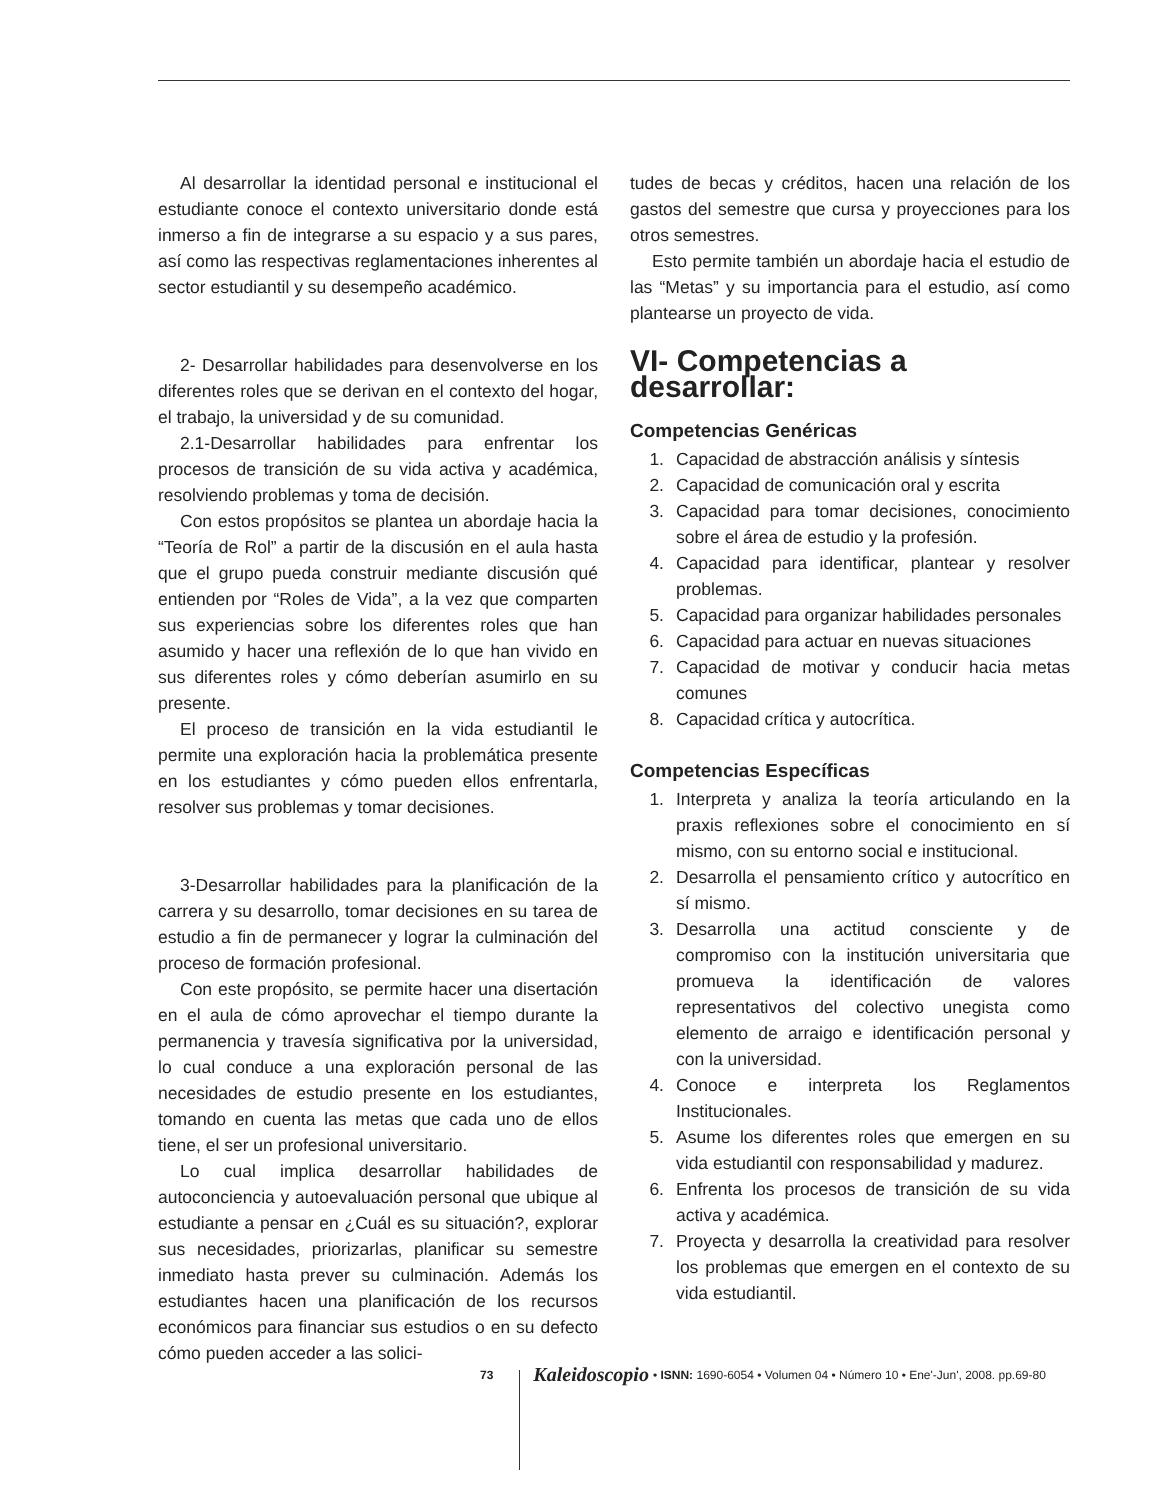Al desarrollar la identidad personal e institucional el estudiante conoce el contexto universitario donde está inmerso a fin de integrarse a su espacio y a sus pares, así como las respectivas reglamentaciones inherentes al sector estudiantil y su desempeño académico.
2- Desarrollar habilidades para desenvolverse en los diferentes roles que se derivan en el contexto del hogar, el trabajo, la universidad y de su comunidad.
2.1-Desarrollar habilidades para enfrentar los procesos de transición de su vida activa y académica, resolviendo problemas y toma de decisión.
Con estos propósitos se plantea un abordaje hacia la “Teoría de Rol” a partir de la discusión en el aula hasta que el grupo pueda construir mediante discusión qué entienden por “Roles de Vida”, a la vez que comparten sus experiencias sobre los diferentes roles que han asumido y hacer una reflexión de lo que han vivido en sus diferentes roles y cómo deberían asumirlo en su presente.
El proceso de transición en la vida estudiantil le permite una exploración hacia la problemática presente en los estudiantes y cómo pueden ellos enfrentarla, resolver sus problemas y tomar decisiones.
3-Desarrollar habilidades para la planificación de la carrera y su desarrollo, tomar decisiones en su tarea de estudio a fin de permanecer y lograr la culminación del proceso de formación profesional.
Con este propósito, se permite hacer una disertación en el aula de cómo aprovechar el tiempo durante la permanencia y travesía significativa por la universidad, lo cual conduce a una exploración personal de las necesidades de estudio presente en los estudiantes, tomando en cuenta las metas que cada uno de ellos tiene, el ser un profesional universitario.
Lo cual implica desarrollar habilidades de autoconciencia y autoevaluación personal que ubique al estudiante a pensar en ¿Cuál es su situación?, explorar sus necesidades, priorizarlas, planificar su semestre inmediato hasta prever su culminación. Además los estudiantes hacen una planificación de los recursos económicos para financiar sus estudios o en su defecto cómo pueden acceder a las solici-
tudes de becas y créditos, hacen una relación de los gastos del semestre que cursa y proyecciones para los otros semestres.
Esto permite también un abordaje hacia el estudio de las “Metas” y su importancia para el estudio, así como plantearse un proyecto de vida.
VI- Competencias a desarrollar:
Competencias Genéricas
1. Capacidad de abstracción análisis y síntesis
2. Capacidad de comunicación oral y escrita
3. Capacidad para tomar decisiones, conocimiento sobre el área de estudio y la profesión.
4. Capacidad para identificar, plantear y resolver problemas.
5. Capacidad para organizar habilidades personales
6. Capacidad para actuar en nuevas situaciones
7. Capacidad de motivar y conducir hacia metas comunes
8. Capacidad crítica y autocrítica.
Competencias Específicas
1. Interpreta y analiza la teoría articulando en la praxis reflexiones sobre el conocimiento en sí mismo, con su entorno social e institucional.
2. Desarrolla el pensamiento crítico y autocrítico en sí mismo.
3. Desarrolla una actitud consciente y de compromiso con la institución universitaria que promueva la identificación de valores representativos del colectivo unegista como elemento de arraigo e identificación personal y con la universidad.
4. Conoce e interpreta los Reglamentos Institucionales.
5. Asume los diferentes roles que emergen en su vida estudiantil con responsabilidad y madurez.
6. Enfrenta los procesos de transición de su vida activa y académica.
7. Proyecta y desarrolla la creatividad para resolver los problemas que emergen en el contexto de su vida estudiantil.
73 Kaleidoscopio • ISNN: 1690-6054 • Volumen 04 • Número 10 • Ene'-Jun', 2008. pp.69-80